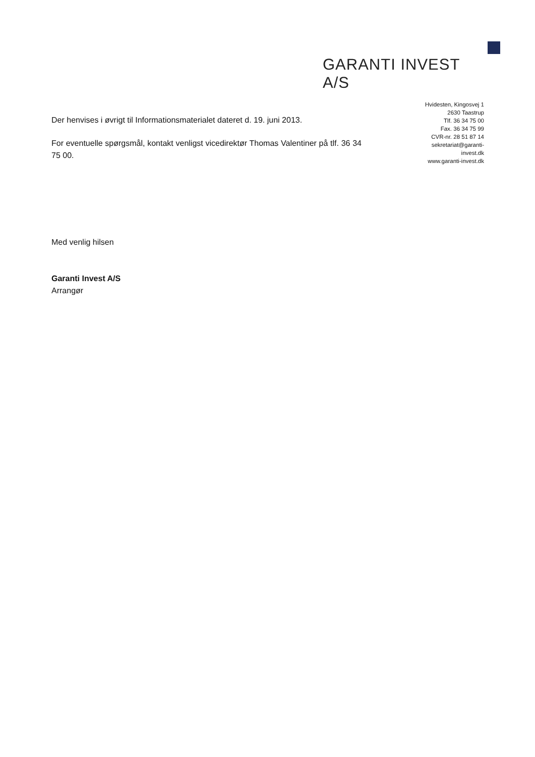GARANTI INVEST A/S
Hvidesten, Kingosvej 1
2630 Taastrup
Tlf. 36 34 75 00
Fax. 36 34 75 99
CVR-nr. 28 51 87 14
sekretariat@garanti-
invest.dk
www.garanti-invest.dk
Der henvises i øvrigt til Informationsmaterialet dateret d. 19. juni 2013.
For eventuelle spørgsmål, kontakt venligst vicedirektør Thomas Valentiner på tlf. 36 34 75 00.
Med venlig hilsen
Garanti Invest A/S
Arrangør